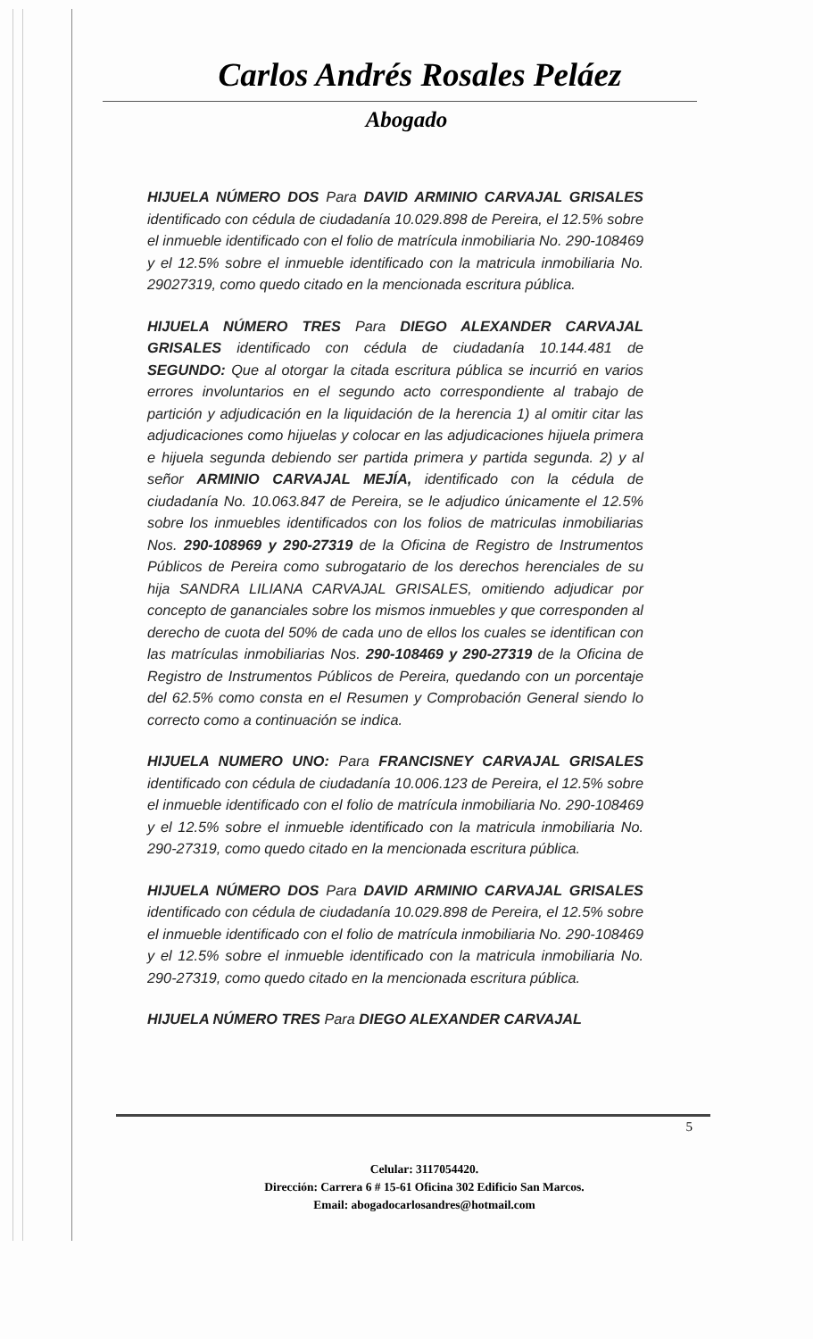Carlos Andrés Rosales Peláez
Abogado
HIJUELA NÚMERO DOS Para DAVID ARMINIO CARVAJAL GRISALES identificado con cédula de ciudadanía 10.029.898 de Pereira, el 12.5% sobre el inmueble identificado con el folio de matrícula inmobiliaria No. 290-108469 y el 12.5% sobre el inmueble identificado con la matricula inmobiliaria No. 29027319, como quedo citado en la mencionada escritura pública.
HIJUELA NÚMERO TRES Para DIEGO ALEXANDER CARVAJAL GRISALES identificado con cédula de ciudadanía 10.144.481 de SEGUNDO: Que al otorgar la citada escritura pública se incurrió en varios errores involuntarios en el segundo acto correspondiente al trabajo de partición y adjudicación en la liquidación de la herencia 1) al omitir citar las adjudicaciones como hijuelas y colocar en las adjudicaciones hijuela primera e hijuela segunda debiendo ser partida primera y partida segunda. 2) y al señor ARMINIO CARVAJAL MEJÍA, identificado con la cédula de ciudadanía No. 10.063.847 de Pereira, se le adjudico únicamente el 12.5% sobre los inmuebles identificados con los folios de matriculas inmobiliarias Nos. 290-108969 y 290-27319 de la Oficina de Registro de Instrumentos Públicos de Pereira como subrogatario de los derechos herenciales de su hija SANDRA LILIANA CARVAJAL GRISALES, omitiendo adjudicar por concepto de gananciales sobre los mismos inmuebles y que corresponden al derecho de cuota del 50% de cada uno de ellos los cuales se identifican con las matrículas inmobiliarias Nos. 290-108469 y 290-27319 de la Oficina de Registro de Instrumentos Públicos de Pereira, quedando con un porcentaje del 62.5% como consta en el Resumen y Comprobación General siendo lo correcto como a continuación se indica.
HIJUELA NUMERO UNO: Para FRANCISNEY CARVAJAL GRISALES identificado con cédula de ciudadanía 10.006.123 de Pereira, el 12.5% sobre el inmueble identificado con el folio de matrícula inmobiliaria No. 290-108469 y el 12.5% sobre el inmueble identificado con la matricula inmobiliaria No. 290-27319, como quedo citado en la mencionada escritura pública.
HIJUELA NÚMERO DOS Para DAVID ARMINIO CARVAJAL GRISALES identificado con cédula de ciudadanía 10.029.898 de Pereira, el 12.5% sobre el inmueble identificado con el folio de matrícula inmobiliaria No. 290-108469 y el 12.5% sobre el inmueble identificado con la matricula inmobiliaria No. 290-27319, como quedo citado en la mencionada escritura pública.
HIJUELA NÚMERO TRES Para DIEGO ALEXANDER CARVAJAL
5
Celular: 3117054420.
Dirección: Carrera 6 # 15-61 Oficina 302 Edificio San Marcos.
Email: abogadocarlosandres@hotmail.com